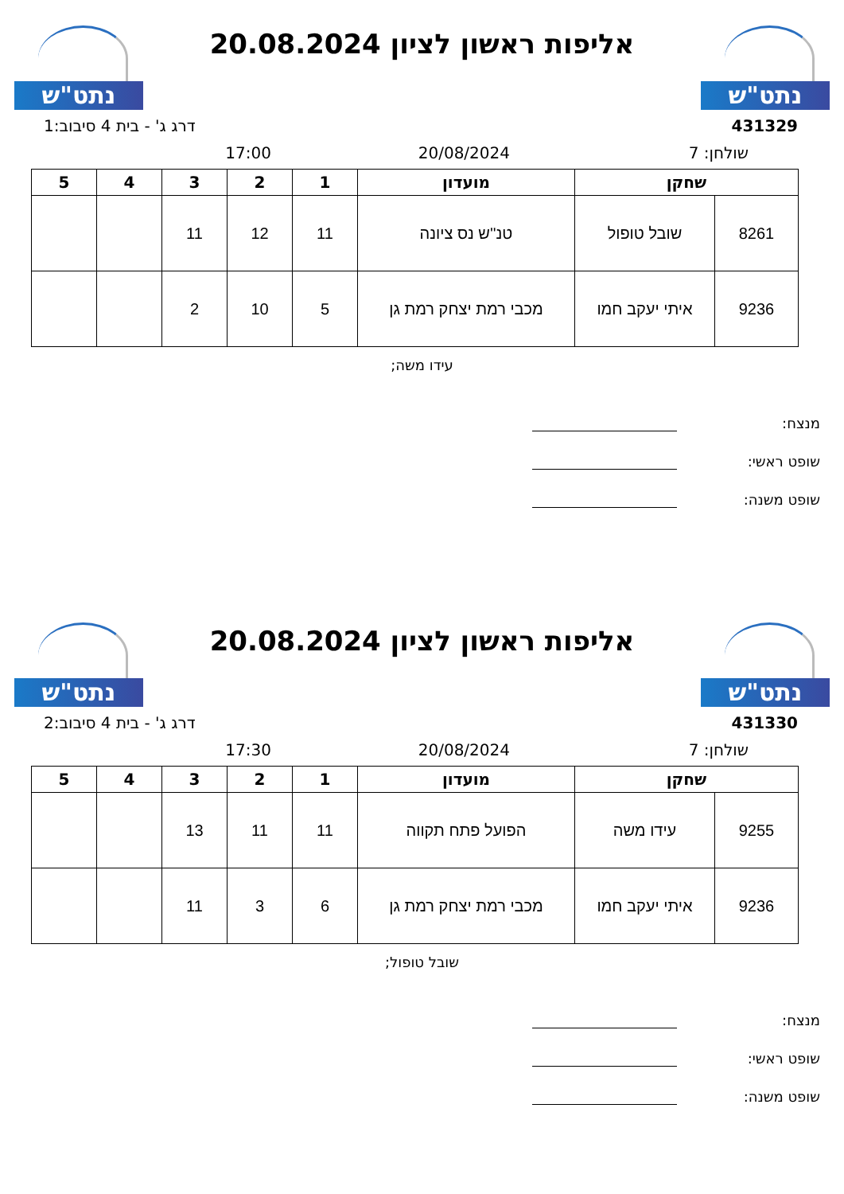נתט"ש
אליפות ראשון לציון 20.08.2024
נתט"ש
431329 דרג ג' - בית 4 סיבוב:1
שולחן: 7 20/08/2024 17:00
| שחקן | | מועדון | 1 | 2 | 3 | 4 | 5 |
| --- | --- | --- | --- | --- | --- | --- | --- |
| 8261 | שובל טופול | טנ''ש נס ציונה | 11 | 12 | 11 | | |
| 9236 | איתי יעקב חמו | מכבי רמת יצחק רמת גן | 5 | 10 | 2 | | |
עידו משה;
מנצח:
שופט ראשי:
שופט משנה:
נתט"ש
אליפות ראשון לציון 20.08.2024
נתט"ש
431330 דרג ג' - בית 4 סיבוב:2
שולחן: 7 20/08/2024 17:30
| שחקן | | מועדון | 1 | 2 | 3 | 4 | 5 |
| --- | --- | --- | --- | --- | --- | --- | --- |
| 9255 | עידו משה | הפועל פתח תקווה | 11 | 11 | 13 | | |
| 9236 | איתי יעקב חמו | מכבי רמת יצחק רמת גן | 6 | 3 | 11 | | |
שובל טופול;
מנצח:
שופט ראשי:
שופט משנה: